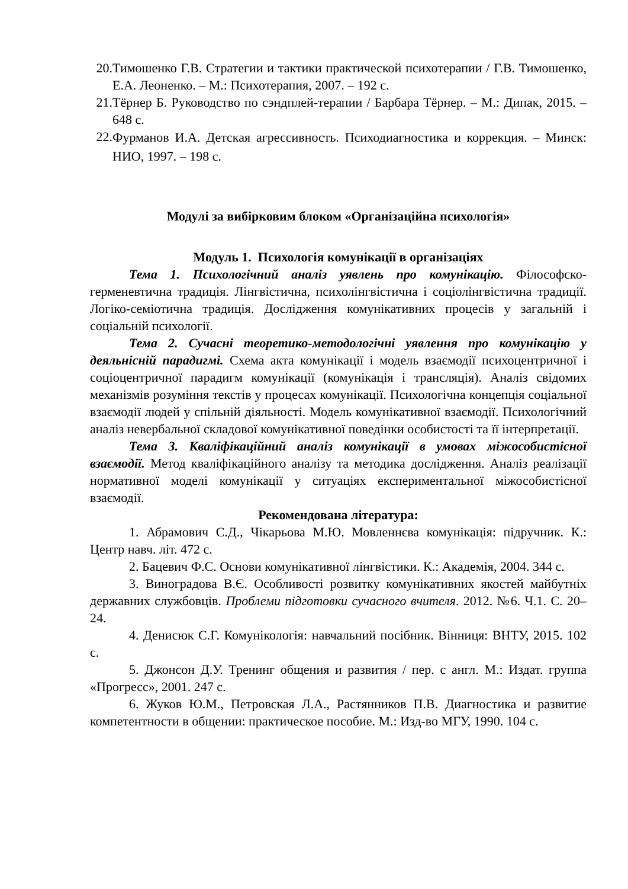20.
Тимошенко Г.В. Стратегии и тактики практической психотерапии / Г.В. Тимошенко, Е.А. Леоненко. – М.: Психотерапия, 2007. – 192 с.
21.
Тёрнер Б. Руководство по сэндплей-терапии / Барбара Тёрнер. – М.: Дипак, 2015. – 648 с.
22.
Фурманов И.А. Детская агрессивность. Психодиагностика и коррекция. – Минск: НИО, 1997. – 198 с.
Модулі за вибірковим блоком «Організаційна психологія»
Модуль 1. Психологія комунікації в організаціях
Тема 1. Психологічний аналіз уявлень про комунікацію. Філософско-герменевтична традиція. Лінгвістична, психолінгвістична і соціолінгвістична традиції. Логіко-семіотична традиція. Дослідження комунікативних процесів у загальній і соціальній психології.
Тема 2. Сучасні теоретико-методологічні уявлення про комунікацію у деяльнісній парадигмі. Схема акта комунікації і модель взаємодії психоцентричної і соціоцентричної парадигм комунікації (комунікація і трансляція). Аналіз свідомих механізмів розуміння текстів у процесах комунікації. Психологічна концепція соціальної взаємодії людей у спільній діяльності. Модель комунікативної взаємодії. Психологічний аналіз невербальної складової комунікативної поведінки особистості та її інтерпретації.
Тема 3. Кваліфікаційний аналіз комунікації в умовах міжособистісної взаємодії. Метод кваліфікаційного аналізу та методика дослідження. Аналіз реалізації нормативної моделі комунікації у ситуаціях експериментальної міжособистісної взаємодії.
Рекомендована література:
1. Абрамович С.Д., Чікарьова М.Ю. Мовленнєва комунікація: підручник. К.: Центр навч. літ. 472 с.
2. Бацевич Ф.С. Основи комунікативної лінгвістики. К.: Академія, 2004. 344 с.
3. Виноградова В.Є. Особливості розвитку комунікативних якостей майбутніх державних службовців. Проблеми підготовки сучасного вчителя. 2012. №6. Ч.1. С. 20–24.
4. Денисюк С.Г. Комунікологія: навчальний посібник. Вінниця: ВНТУ, 2015. 102 с.
5. Джонсон Д.У. Тренинг общения и развития / пер. с англ. М.: Издат. группа «Прогресс», 2001. 247 с.
6. Жуков Ю.М., Петровская Л.А., Растянников П.В. Диагностика и развитие компетентности в общении: практическое пособие. М.: Изд-во МГУ, 1990. 104 с.